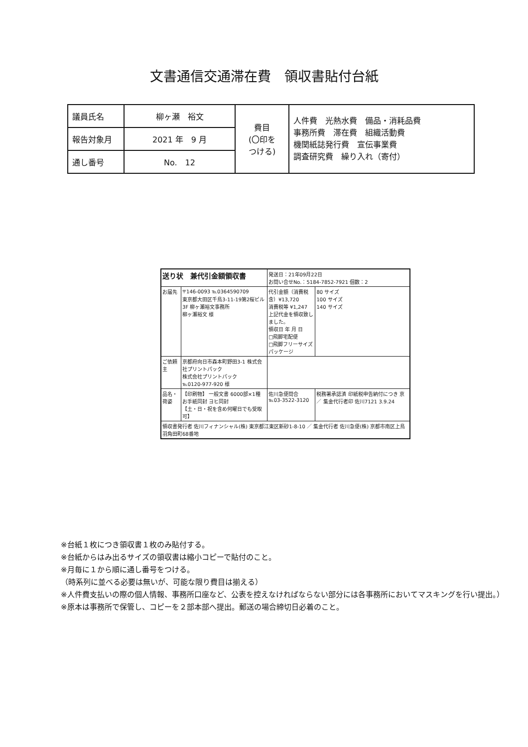文書通信交通滞在費　領収書貼付台紙
| 議員氏名 | 柳ヶ瀬 裕文 | 費目 (〇印を つける) | 人件費 光熱水費 備品・消耗品費 事務所費 滞在費 組織活動費 機関紙誌発行費 宣伝事業費 調査研究費 繰り入れ（寄付） |
| 報告対象月 | 2021 年 9 月 | | |
| 通し番号 | No. 12 | | |
| 送り状 兼代引金額領収書 | | 発送日：21年09月22日 お問い合せNo.：5184-7852-7921 個数：2 | |
| お届先 | 〒146-0093 ℡0364590709 東京都大田区千鳥3-11-19第2桜ビル3F 柳ヶ瀬裕文事務所 柳ヶ瀬裕文 様 | 代引金額（消費税含）¥13,720 消費税等 ¥1,247 上記代金を領収致しました。 領収日 年 月 日 □飛脚宅配便 □飛脚フリーサイズパッケージ | 80 サイズ 100 サイズ 140 サイズ |
| ご依頼主 | 京都府向日市森本町野田3-1 株式会社プリントパック 株式会社プリントパック ℡0120-977-920 様 | | |
| 品名・荷姿 | 【印刷物】 一般文書 6000部×1種 お手紙同封 ヨヒ同封 【土・日・祝を含め何曜日でも受取可】 | 佐川急便問合 ℡03-3522-3120 | 税務署承認済 印紙税申告納付につき 京 ／ 集金代行者印 佐川7121 3.9.24 |
| 領収書発行者 佐川フィナンシャル(株) 東京都江東区新砂1-8-10 ／ 集金代行者 佐川急便(株) 京都市南区上鳥羽角田町68番地 | | | |
※台紙１枚につき領収書１枚のみ貼付する。
※台紙からはみ出るサイズの領収書は縮小コピーで貼付のこと。
※月毎に１から順に通し番号をつける。
（時系列に並べる必要は無いが、可能な限り費目は揃える）
※人件費支払いの際の個人情報、事務所口座など、公表を控えなければならない部分には各事務所においてマスキングを行い提出。）
※原本は事務所で保管し、コピーを２部本部へ提出。郵送の場合締切日必着のこと。